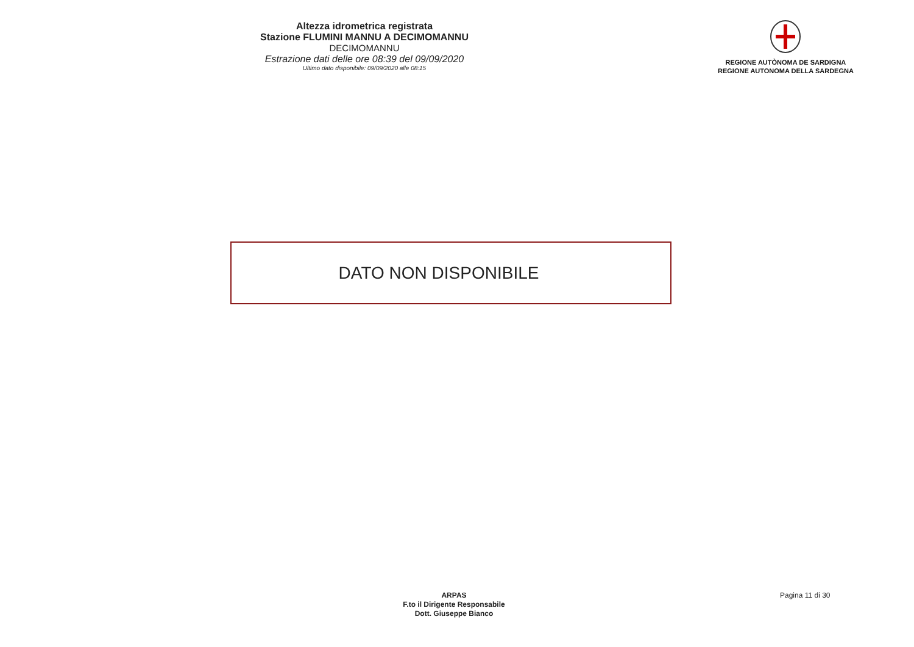Altezza idrometrica registrata
Stazione FLUMINI MANNU A DECIMOMANNU
DECIMOMANNU
Estrazione dati delle ore 08:39 del 09/09/2020
Ultimo dato disponibile: 09/09/2020 alle 08:15
REGIONE AUTÒNOMA DE SARDIGNA
REGIONE AUTONOMA DELLA SARDEGNA
DATO NON DISPONIBILE
ARPAS
F.to il Dirigente Responsabile
Dott. Giuseppe Bianco
Pagina 11 di 30